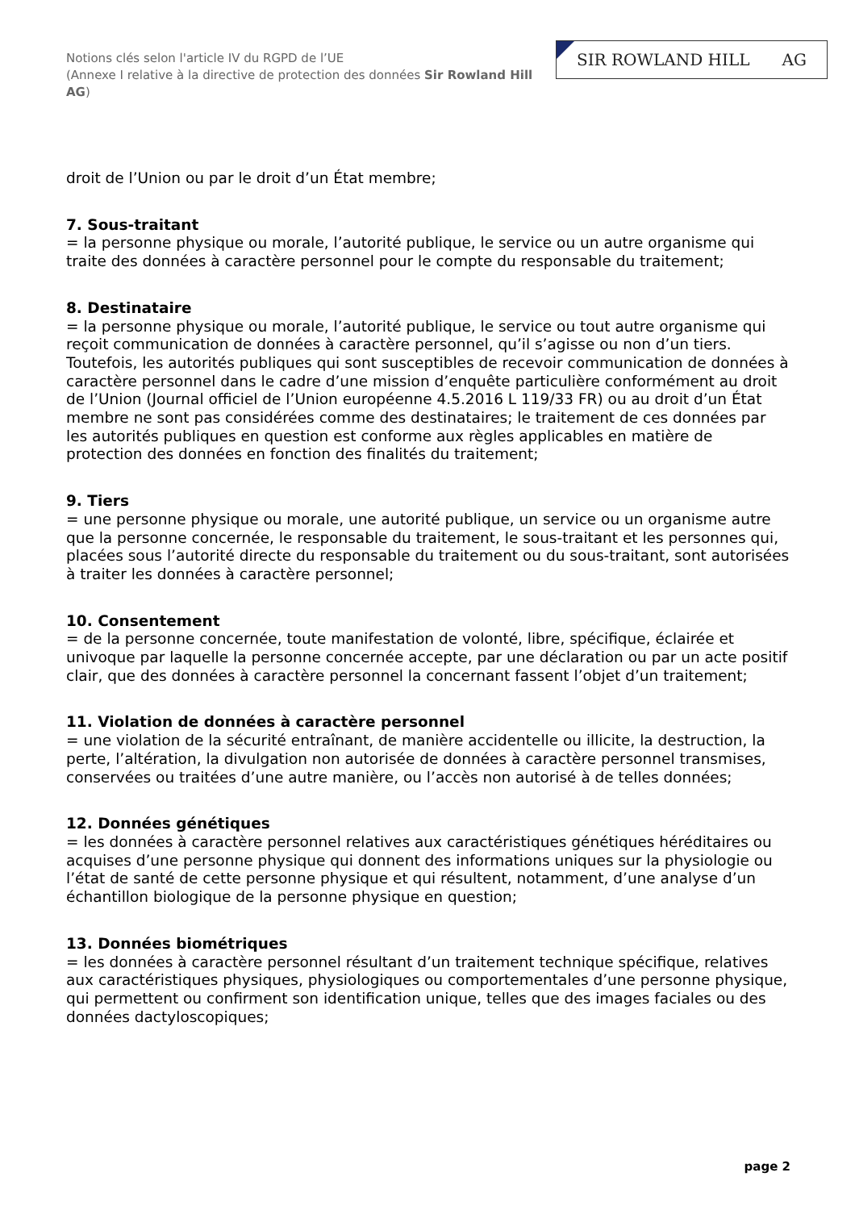Notions clés selon l'article IV du RGPD de l’UE
(Annexe I relative à la directive de protection des données Sir Rowland Hill AG)
SIR ROWLAND HILL AG
droit de l’Union ou par le droit d’un État membre;
7. Sous-traitant
= la personne physique ou morale, l’autorité publique, le service ou un autre organisme qui traite des données à caractère personnel pour le compte du responsable du traitement;
8. Destinataire
= la personne physique ou morale, l’autorité publique, le service ou tout autre organisme qui reçoit communication de données à caractère personnel, qu’il s’agisse ou non d’un tiers. Toutefois, les autorités publiques qui sont susceptibles de recevoir communication de données à caractère personnel dans le cadre d’une mission d’enquête particulière conformément au droit de l’Union (Journal officiel de l’Union européenne 4.5.2016 L 119/33 FR) ou au droit d’un État membre ne sont pas considérées comme des destinataires; le traitement de ces données par les autorités publiques en question est conforme aux règles applicables en matière de protection des données en fonction des finalités du traitement;
9. Tiers
= une personne physique ou morale, une autorité publique, un service ou un organisme autre que la personne concernée, le responsable du traitement, le sous-traitant et les personnes qui, placées sous l’autorité directe du responsable du traitement ou du sous-traitant, sont autorisées à traiter les données à caractère personnel;
10. Consentement
= de la personne concernée, toute manifestation de volonté, libre, spécifique, éclairée et univoque par laquelle la personne concernée accepte, par une déclaration ou par un acte positif clair, que des données à caractère personnel la concernant fassent l’objet d’un traitement;
11. Violation de données à caractère personnel
= une violation de la sécurité entraînant, de manière accidentelle ou illicite, la destruction, la perte, l’altération, la divulgation non autorisée de données à caractère personnel transmises, conservées ou traitées d’une autre manière, ou l’accès non autorisé à de telles données;
12. Données génétiques
= les données à caractère personnel relatives aux caractéristiques génétiques héréditaires ou acquises d’une personne physique qui donnent des informations uniques sur la physiologie ou l’état de santé de cette personne physique et qui résultent, notamment, d’une analyse d’un échantillon biologique de la personne physique en question;
13. Données biométriques
= les données à caractère personnel résultant d’un traitement technique spécifique, relatives aux caractéristiques physiques, physiologiques ou comportementales d’une personne physique, qui permettent ou confirment son identification unique, telles que des images faciales ou des données dactyloscopiques;
page 2